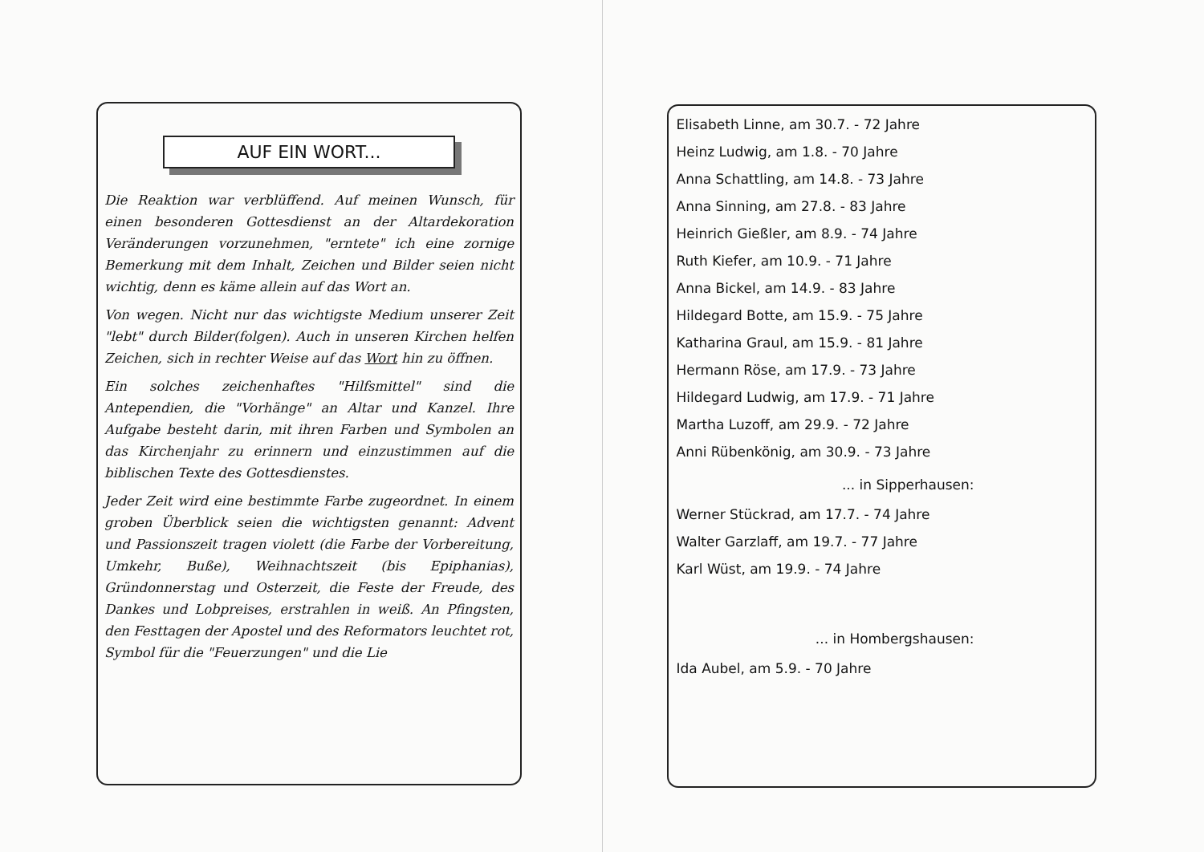AUF EIN WORT...
Die Reaktion war verblüffend. Auf meinen Wunsch, für einen besonderen Gottesdienst an der Altardekoration Veränderungen vorzunehmen, "erntete" ich eine zornige Bemerkung mit dem Inhalt, Zeichen und Bilder seien nicht wichtig, denn es käme allein auf das Wort an.
Von wegen. Nicht nur das wichtigste Medium unserer Zeit "lebt" durch Bilder(folgen). Auch in unseren Kirchen helfen Zeichen, sich in rechter Weise auf das Wort hin zu öffnen.
Ein solches zeichenhaftes "Hilfsmittel" sind die Antependien, die "Vorhänge" an Altar und Kanzel. Ihre Aufgabe besteht darin, mit ihren Farben und Symbolen an das Kirchenjahr zu erinnern und einzustimmen auf die biblischen Texte des Gottesdienstes.
Jeder Zeit wird eine bestimmte Farbe zugeordnet. In einem groben Überblick seien die wichtigsten genannt: Advent und Passionszeit tragen violett (die Farbe der Vorbereitung, Umkehr, Buße), Weihnachtszeit (bis Epiphanias), Gründonnerstag und Osterzeit, die Feste der Freude, des Dankes und Lobpreises, erstrahlen in weiß. An Pfingsten, den Festtagen der Apostel und des Reformators leuchtet rot, Symbol für die "Feuerzungen" und die Lie
Elisabeth Linne, am 30.7. - 72 Jahre
Heinz Ludwig, am 1.8. - 70 Jahre
Anna Schattling, am 14.8. - 73 Jahre
Anna Sinning, am 27.8. - 83 Jahre
Heinrich Gießler, am 8.9. - 74 Jahre
Ruth Kiefer, am 10.9. - 71 Jahre
Anna Bickel, am 14.9. - 83 Jahre
Hildegard Botte, am 15.9. - 75 Jahre
Katharina Graul, am 15.9. - 81 Jahre
Hermann Röse, am 17.9. - 73 Jahre
Hildegard Ludwig, am 17.9. - 71 Jahre
Martha Luzoff, am 29.9. - 72 Jahre
Anni Rübenkönig, am 30.9. - 73 Jahre
... in Sipperhausen:
Werner Stückrad, am 17.7. - 74 Jahre
Walter Garzlaff, am 19.7. - 77 Jahre
Karl Wüst, am 19.9. - 74 Jahre
... in Hombergshausen:
Ida Aubel, am 5.9. - 70 Jahre